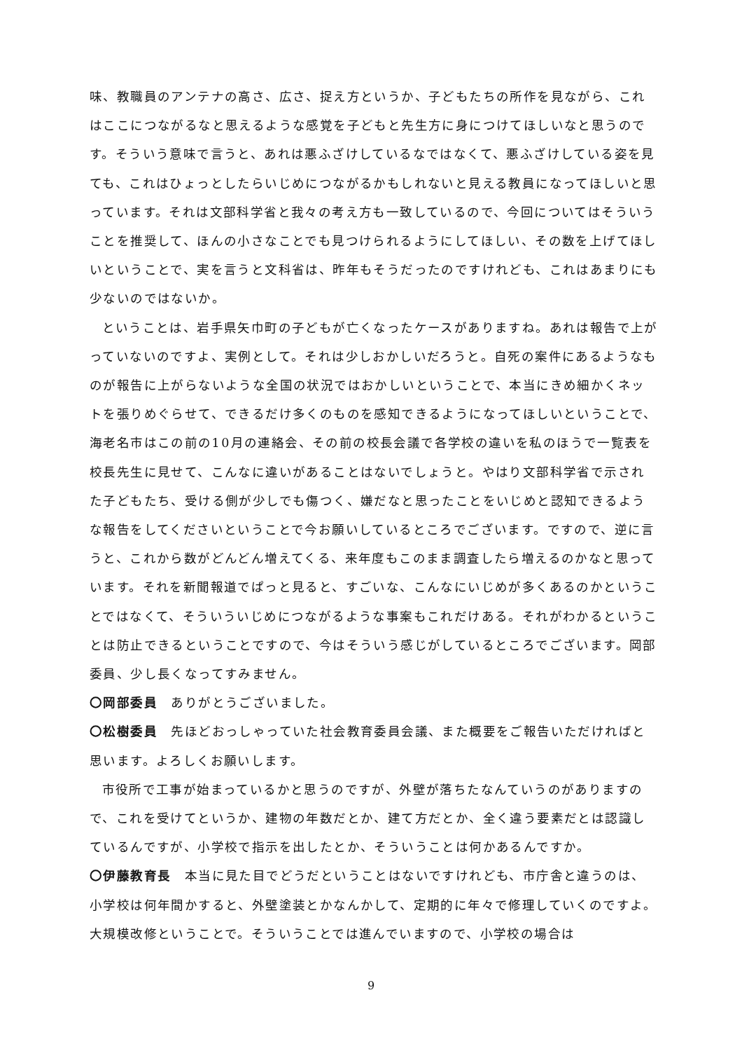味、教職員のアンテナの高さ、広さ、捉え方というか、子どもたちの所作を見ながら、これはここにつながるなと思えるような感覚を子どもと先生方に身につけてほしいなと思うのです。そういう意味で言うと、あれは悪ふざけしているなではなくて、悪ふざけしている姿を見ても、これはひょっとしたらいじめにつながるかもしれないと見える教員になってほしいと思っています。それは文部科学省と我々の考え方も一致しているので、今回についてはそういうことを推奨して、ほんの小さなことでも見つけられるようにしてほしい、その数を上げてほしいということで、実を言うと文科省は、昨年もそうだったのですけれども、これはあまりにも少ないのではないか。
ということは、岩手県矢巾町の子どもが亡くなったケースがありますね。あれは報告で上がっていないのですよ、実例として。それは少しおかしいだろうと。自死の案件にあるようなものが報告に上がらないような全国の状況ではおかしいということで、本当にきめ細かくネットを張りめぐらせて、できるだけ多くのものを感知できるようになってほしいということで、海老名市はこの前の10月の連絡会、その前の校長会議で各学校の違いを私のほうで一覧表を校長先生に見せて、こんなに違いがあることはないでしょうと。やはり文部科学省で示された子どもたち、受ける側が少しでも傷つく、嫌だなと思ったことをいじめと認知できるような報告をしてくださいということで今お願いしているところでございます。ですので、逆に言うと、これから数がどんどん増えてくる、来年度もこのまま調査したら増えるのかなと思っています。それを新聞報道でぱっと見ると、すごいな、こんなにいじめが多くあるのかということではなくて、そういういじめにつながるような事案もこれだけある。それがわかるということは防止できるということですので、今はそういう感じがしているところでございます。岡部委員、少し長くなってすみません。
〇岡部委員　ありがとうございました。
〇松樹委員　先ほどおっしゃっていた社会教育委員会議、また概要をご報告いただければと思います。よろしくお願いします。
市役所で工事が始まっているかと思うのですが、外壁が落ちたなんていうのがありますので、これを受けてというか、建物の年数だとか、建て方だとか、全く違う要素だとは認識しているんですが、小学校で指示を出したとか、そういうことは何かあるんですか。
〇伊藤教育長　本当に見た目でどうだということはないですけれども、市庁舎と違うのは、小学校は何年間かすると、外壁塗装とかなんかして、定期的に年々で修理していくのですよ。大規模改修ということで。そういうことでは進んでいますので、小学校の場合は
9